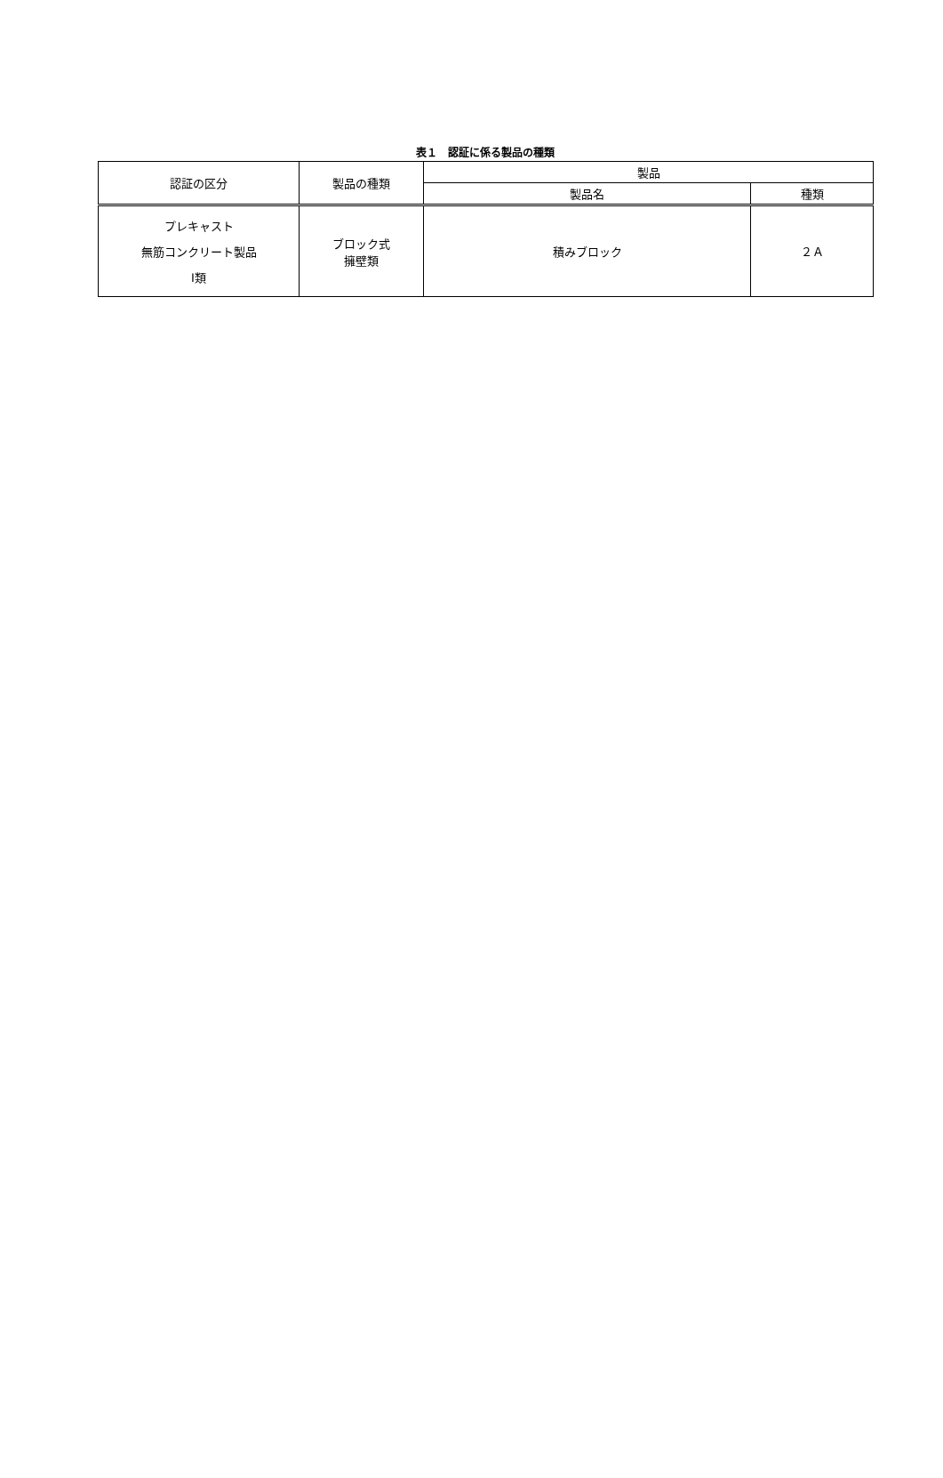表１　認証に係る製品の種類
| 認証の区分 | 製品の種類 | 製品 | |
| --- | --- | --- | --- |
| | | 製品名 | 種類 |
| プレキャスト 無筋コンクリート製品 Ⅰ類 | ブロック式 擁壁類 | 積みブロック | ２Ａ |